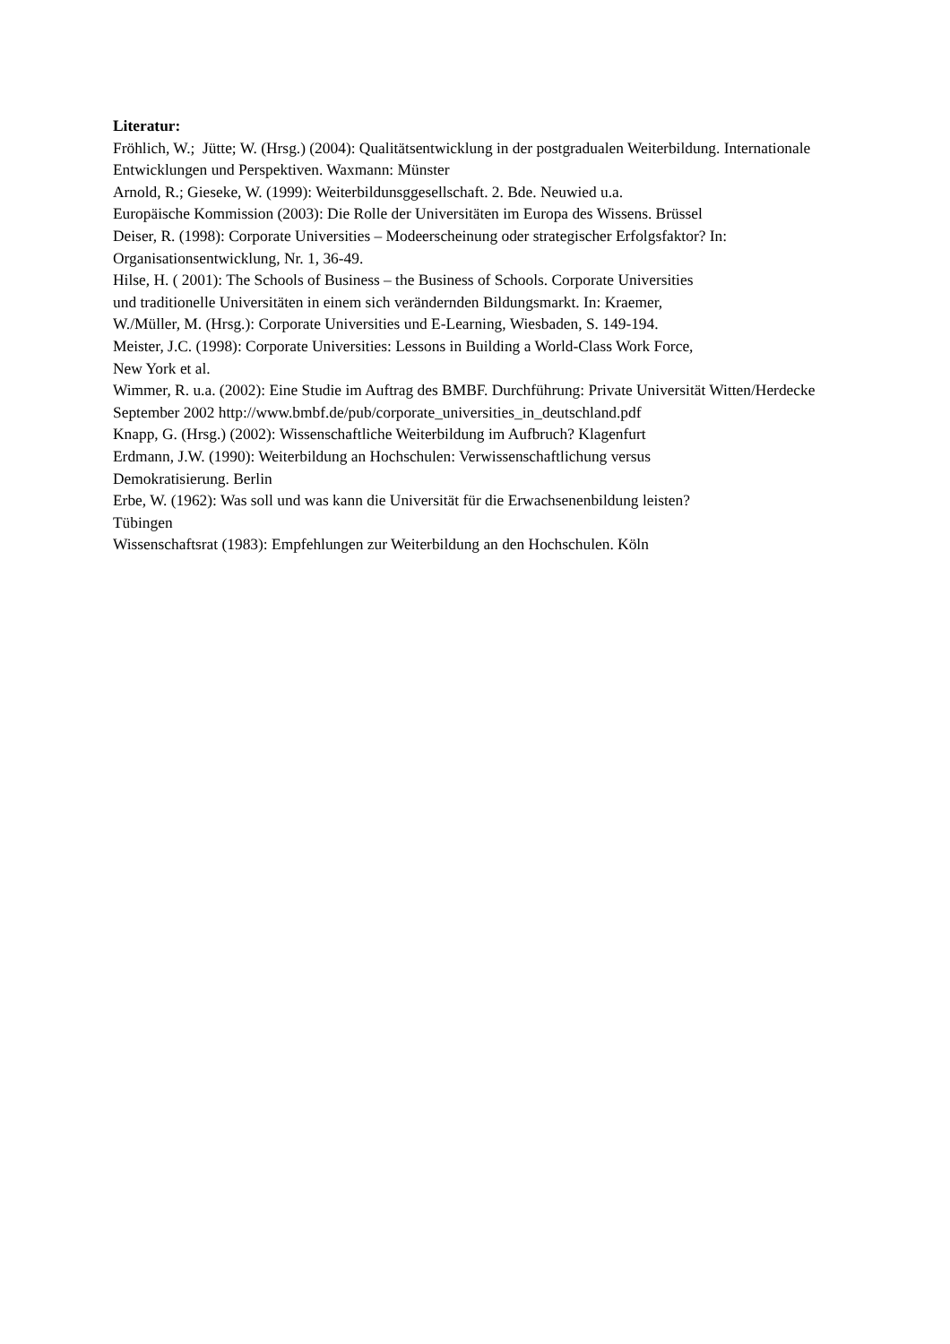Literatur:
Fröhlich, W.; Jütte; W. (Hrsg.) (2004): Qualitätsentwicklung in der postgradualen Weiterbildung. Internationale Entwicklungen und Perspektiven. Waxmann: Münster
Arnold, R.; Gieseke, W. (1999): Weiterbildunsggesellschaft. 2. Bde. Neuwied u.a.
Europäische Kommission (2003): Die Rolle der Universitäten im Europa des Wissens. Brüssel
Deiser, R. (1998): Corporate Universities – Modeerscheinung oder strategischer Erfolgsfaktor? In: Organisationsentwicklung, Nr. 1, 36-49.
Hilse, H. ( 2001): The Schools of Business – the Business of Schools. Corporate Universities
und traditionelle Universitäten in einem sich verändernden Bildungsmarkt. In: Kraemer,
W./Müller, M. (Hrsg.): Corporate Universities und E-Learning, Wiesbaden, S. 149-194.
Meister, J.C. (1998): Corporate Universities: Lessons in Building a World-Class Work Force,
New York et al.
Wimmer, R. u.a. (2002): Eine Studie im Auftrag des BMBF. Durchführung: Private Universität Witten/Herdecke
September 2002 http://www.bmbf.de/pub/corporate_universities_in_deutschland.pdf
Knapp, G. (Hrsg.) (2002): Wissenschaftliche Weiterbildung im Aufbruch? Klagenfurt
Erdmann, J.W. (1990): Weiterbildung an Hochschulen: Verwissenschaftlichung versus
Demokratisierung. Berlin
Erbe, W. (1962): Was soll und was kann die Universität für die Erwachsenenbildung leisten?
Tübingen
Wissenschaftsrat (1983): Empfehlungen zur Weiterbildung an den Hochschulen. Köln